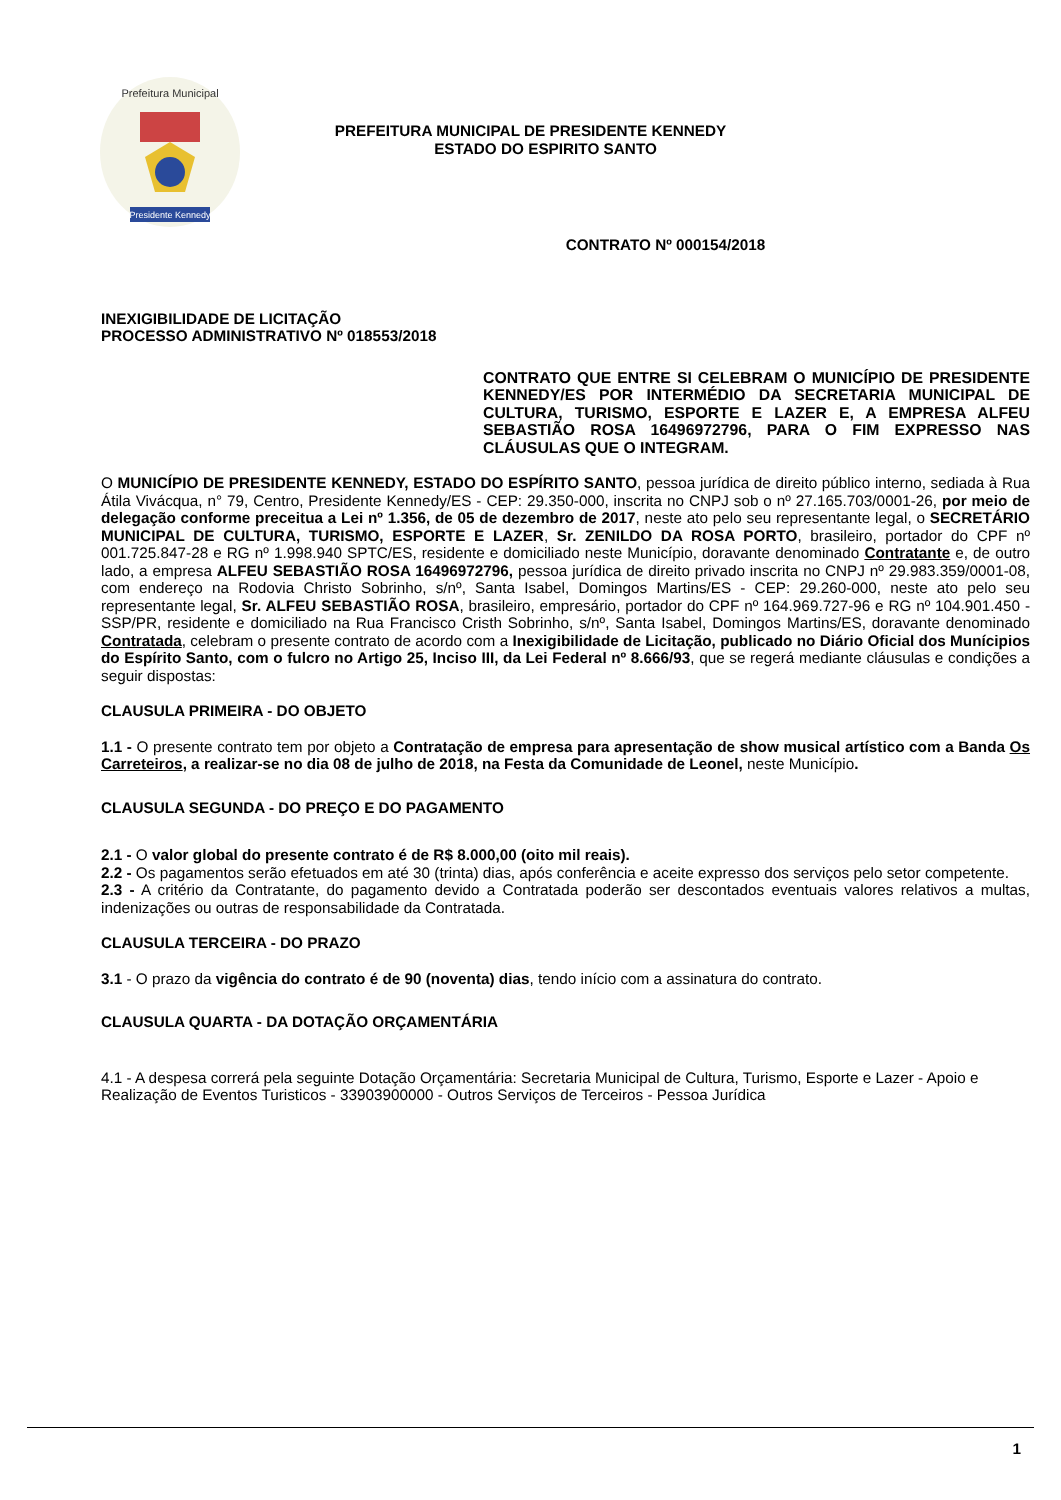Presidente Kennedy
Prefeitura Municipal
PREFEITURA MUNICIPAL DE PRESIDENTE KENNEDY
ESTADO DO ESPIRITO SANTO
CONTRATO Nº 000154/2018
INEXIGIBILIDADE DE LICITAÇÃO
PROCESSO ADMINISTRATIVO Nº 018553/2018
CONTRATO QUE ENTRE SI CELEBRAM O MUNICÍPIO DE PRESIDENTE KENNEDY/ES POR INTERMÉDIO DA SECRETARIA MUNICIPAL DE CULTURA, TURISMO, ESPORTE E LAZER E, A EMPRESA ALFEU SEBASTIÃO ROSA 16496972796, PARA O FIM EXPRESSO NAS CLÁUSULAS QUE O INTEGRAM.
O MUNICÍPIO DE PRESIDENTE KENNEDY, ESTADO DO ESPÍRITO SANTO, pessoa jurídica de direito público interno, sediada à Rua Átila Vivácqua, n° 79, Centro, Presidente Kennedy/ES - CEP: 29.350-000, inscrita no CNPJ sob o nº 27.165.703/0001-26, por meio de delegação conforme preceitua a Lei nº 1.356, de 05 de dezembro de 2017, neste ato pelo seu representante legal, o SECRETÁRIO MUNICIPAL DE CULTURA, TURISMO, ESPORTE E LAZER, Sr. ZENILDO DA ROSA PORTO, brasileiro, portador do CPF nº 001.725.847-28 e RG nº 1.998.940 SPTC/ES, residente e domiciliado neste Município, doravante denominado Contratante e, de outro lado, a empresa ALFEU SEBASTIÃO ROSA 16496972796, pessoa jurídica de direito privado inscrita no CNPJ nº 29.983.359/0001-08, com endereço na Rodovia Christo Sobrinho, s/nº, Santa Isabel, Domingos Martins/ES - CEP: 29.260-000, neste ato pelo seu representante legal, Sr. ALFEU SEBASTIÃO ROSA, brasileiro, empresário, portador do CPF nº 164.969.727-96 e RG nº 104.901.450 - SSP/PR, residente e domiciliado na Rua Francisco Cristh Sobrinho, s/nº, Santa Isabel, Domingos Martins/ES, doravante denominado Contratada, celebram o presente contrato de acordo com a Inexigibilidade de Licitação, publicado no Diário Oficial dos Munícipios do Espírito Santo, com o fulcro no Artigo 25, Inciso III, da Lei Federal nº 8.666/93, que se regerá mediante cláusulas e condições a seguir dispostas:
CLAUSULA PRIMEIRA - DO OBJETO
1.1 - O presente contrato tem por objeto a Contratação de empresa para apresentação de show musical artístico com a Banda Os Carreteiros, a realizar-se no dia 08 de julho de 2018, na Festa da Comunidade de Leonel, neste Município.
CLAUSULA SEGUNDA - DO PREÇO E DO PAGAMENTO
2.1 - O valor global do presente contrato é de R$ 8.000,00 (oito mil reais).
2.2 - Os pagamentos serão efetuados em até 30 (trinta) dias, após conferência e aceite expresso dos serviços pelo setor competente.
2.3 - A critério da Contratante, do pagamento devido a Contratada poderão ser descontados eventuais valores relativos a multas, indenizações ou outras de responsabilidade da Contratada.
CLAUSULA TERCEIRA - DO PRAZO
3.1 - O prazo da vigência do contrato é de 90 (noventa) dias, tendo início com a assinatura do contrato.
CLAUSULA QUARTA - DA DOTAÇÃO ORÇAMENTÁRIA
4.1 - A despesa correrá pela seguinte Dotação Orçamentária: Secretaria Municipal de Cultura, Turismo, Esporte e Lazer - Apoio e Realização de Eventos Turisticos - 33903900000 - Outros Serviços de Terceiros - Pessoa Jurídica
1